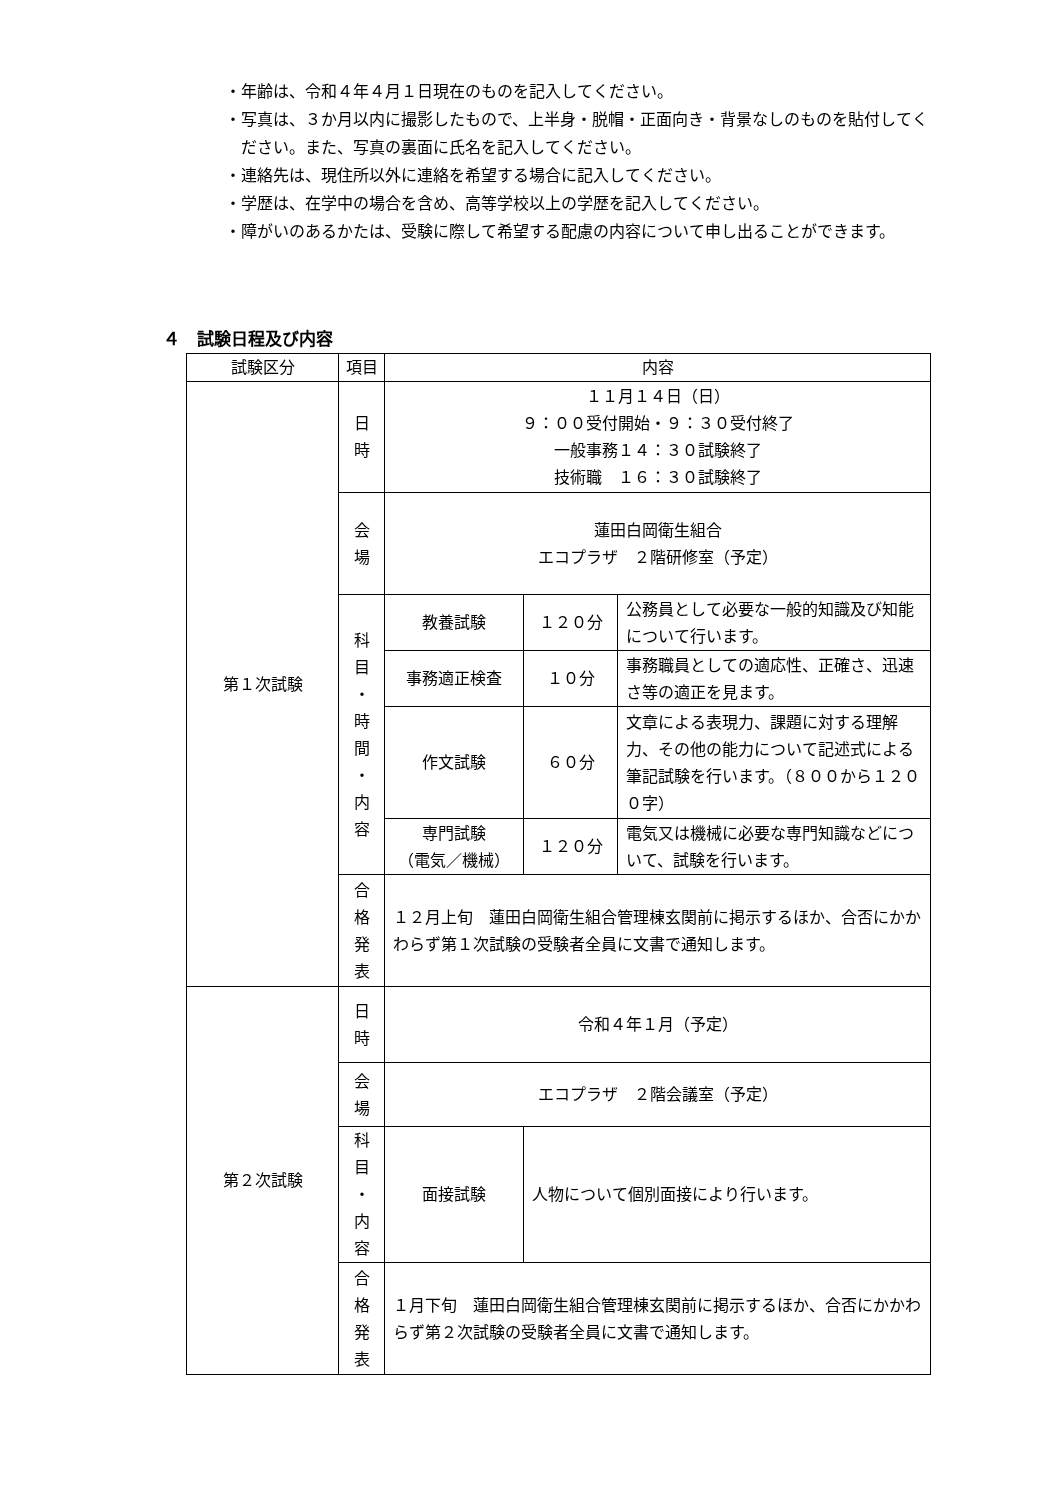・年齢は、令和４年４月１日現在のものを記入してください。
・写真は、３か月以内に撮影したもので、上半身・脱帽・正面向き・背景なしのものを貼付してください。また、写真の裏面に氏名を記入してください。
・連絡先は、現住所以外に連絡を希望する場合に記入してください。
・学歴は、在学中の場合を含め、高等学校以上の学歴を記入してください。
・障がいのあるかたは、受験に際して希望する配慮の内容について申し出ることができます。
４　試験日程及び内容
| 試験区分 | 項目 | 内容 | | |
| --- | --- | --- | --- | --- |
| 第１次試験 | 日 時 | １１月１４日（日） ９：００受付開始・９：３０受付終了 一般事務１４：３０試験終了 技術職 １６：３０試験終了 | | |
| | 会 場 | 蓮田白岡衛生組合 エコプラザ ２階研修室（予定） | | |
| | 科 目 ・ 時 間 ・ 内 容 | 教養試験 | １２０分 | 公務員として必要な一般的知識及び知能について行います。 |
| | | 事務適正検査 | １０分 | 事務職員としての適応性、正確さ、迅速さ等の適正を見ます。 |
| | | 作文試験 | ６０分 | 文章による表現力、課題に対する理解力、その他の能力について記述式による筆記試験を行います。（８００から１２００字） |
| | | 専門試験 （電気／機械） | １２０分 | 電気又は機械に必要な専門知識などについて、試験を行います。 |
| | 合 格 発 表 | １２月上旬 蓮田白岡衛生組合管理棟玄関前に掲示するほか、合否にかかわらず第１次試験の受験者全員に文書で通知します。 | | |
| 第２次試験 | 日 時 | 令和４年１月（予定） | | |
| | 会 場 | エコプラザ ２階会議室（予定） | | |
| | 科 目 ・ 内 容 | 面接試験 | 人物について個別面接により行います。 | |
| | 合 格 発 表 | １月下旬 蓮田白岡衛生組合管理棟玄関前に掲示するほか、合否にかかわらず第２次試験の受験者全員に文書で通知します。 | | |